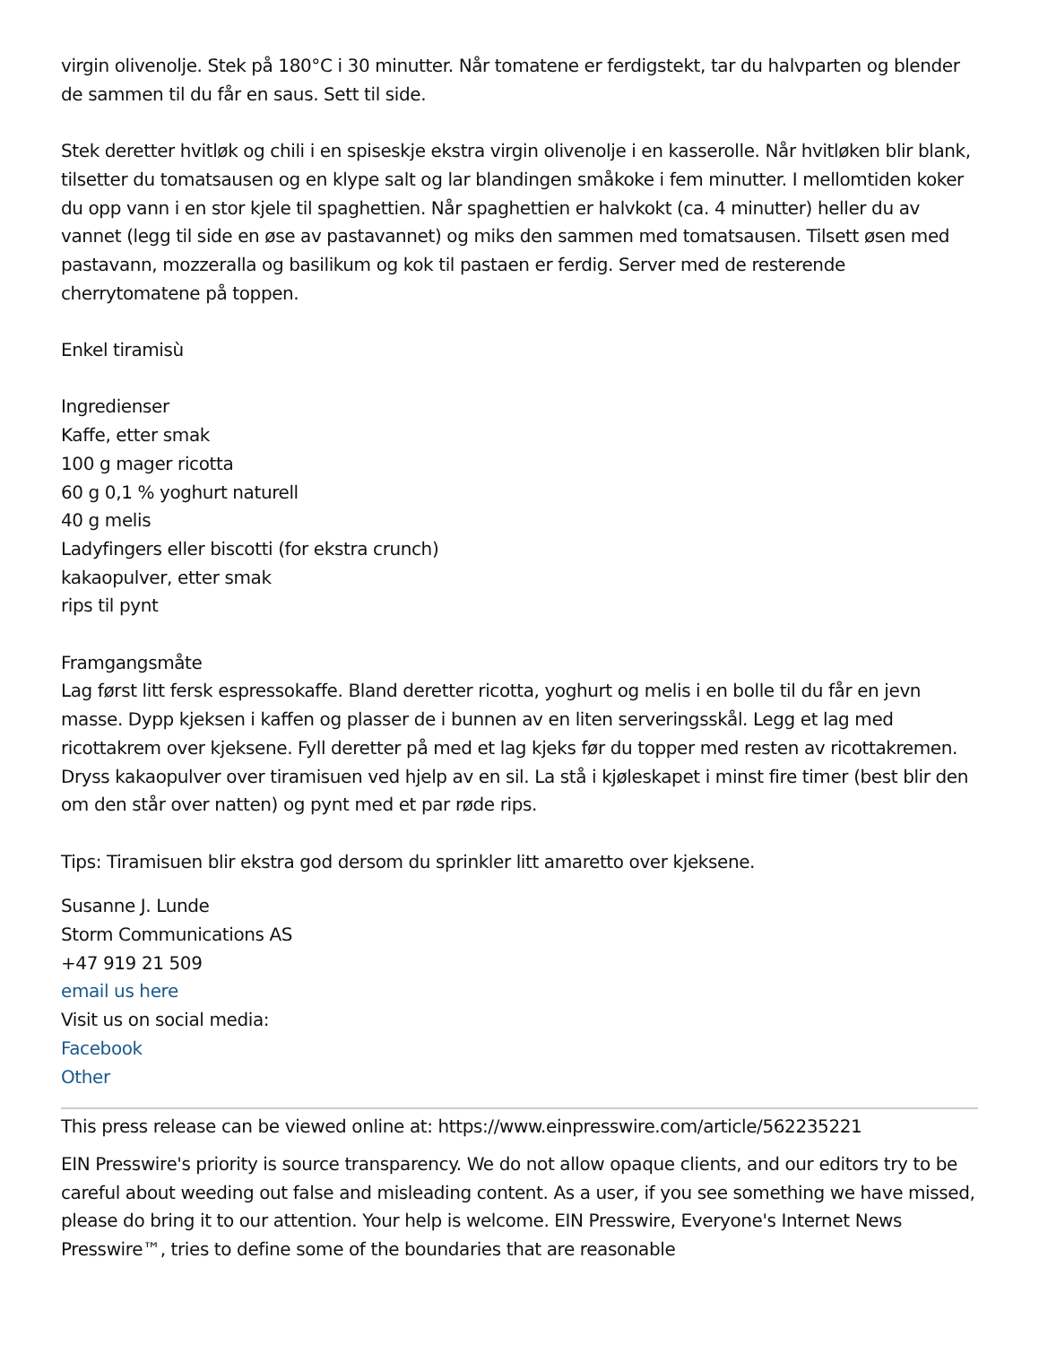virgin olivenolje. Stek på 180°C i 30 minutter. Når tomatene er ferdigstekt, tar du halvparten og blender de sammen til du får en saus. Sett til side.
Stek deretter hvitløk og chili i en spiseskje ekstra virgin olivenolje i en kasserolle. Når hvitløken blir blank, tilsetter du tomatsausen og en klype salt og lar blandingen småkoke i fem minutter. I mellomtiden koker du opp vann i en stor kjele til spaghettien. Når spaghettien er halvkokt (ca. 4 minutter) heller du av vannet (legg til side en øse av pastavannet) og miks den sammen med tomatsausen. Tilsett øsen med pastavann, mozzeralla og basilikum og kok til pastaen er ferdig. Server med de resterende cherrytomatene på toppen.
Enkel tiramisù
Ingredienser
Kaffe, etter smak
100 g mager ricotta
60 g 0,1 % yoghurt naturell
40 g melis
Ladyfingers eller biscotti (for ekstra crunch)
kakaopulver, etter smak
rips til pynt
Framgangsmåte
Lag først litt fersk espressokaffe. Bland deretter ricotta, yoghurt og melis i en bolle til du får en jevn masse. Dypp kjeksen i kaffen og plasser de i bunnen av en liten serveringsskål. Legg et lag med ricottakrem over kjeksene. Fyll deretter på med et lag kjeks før du topper med resten av ricottakremen. Dryss kakaopulver over tiramisuen ved hjelp av en sil. La stå i kjøleskapet i minst fire timer (best blir den om den står over natten) og pynt med et par røde rips.
Tips: Tiramisuen blir ekstra god dersom du sprinkler litt amaretto over kjeksene.
Susanne J. Lunde
Storm Communications AS
+47 919 21 509
email us here
Visit us on social media:
Facebook
Other
This press release can be viewed online at: https://www.einpresswire.com/article/562235221
EIN Presswire's priority is source transparency. We do not allow opaque clients, and our editors try to be careful about weeding out false and misleading content. As a user, if you see something we have missed, please do bring it to our attention. Your help is welcome. EIN Presswire, Everyone's Internet News Presswire™, tries to define some of the boundaries that are reasonable